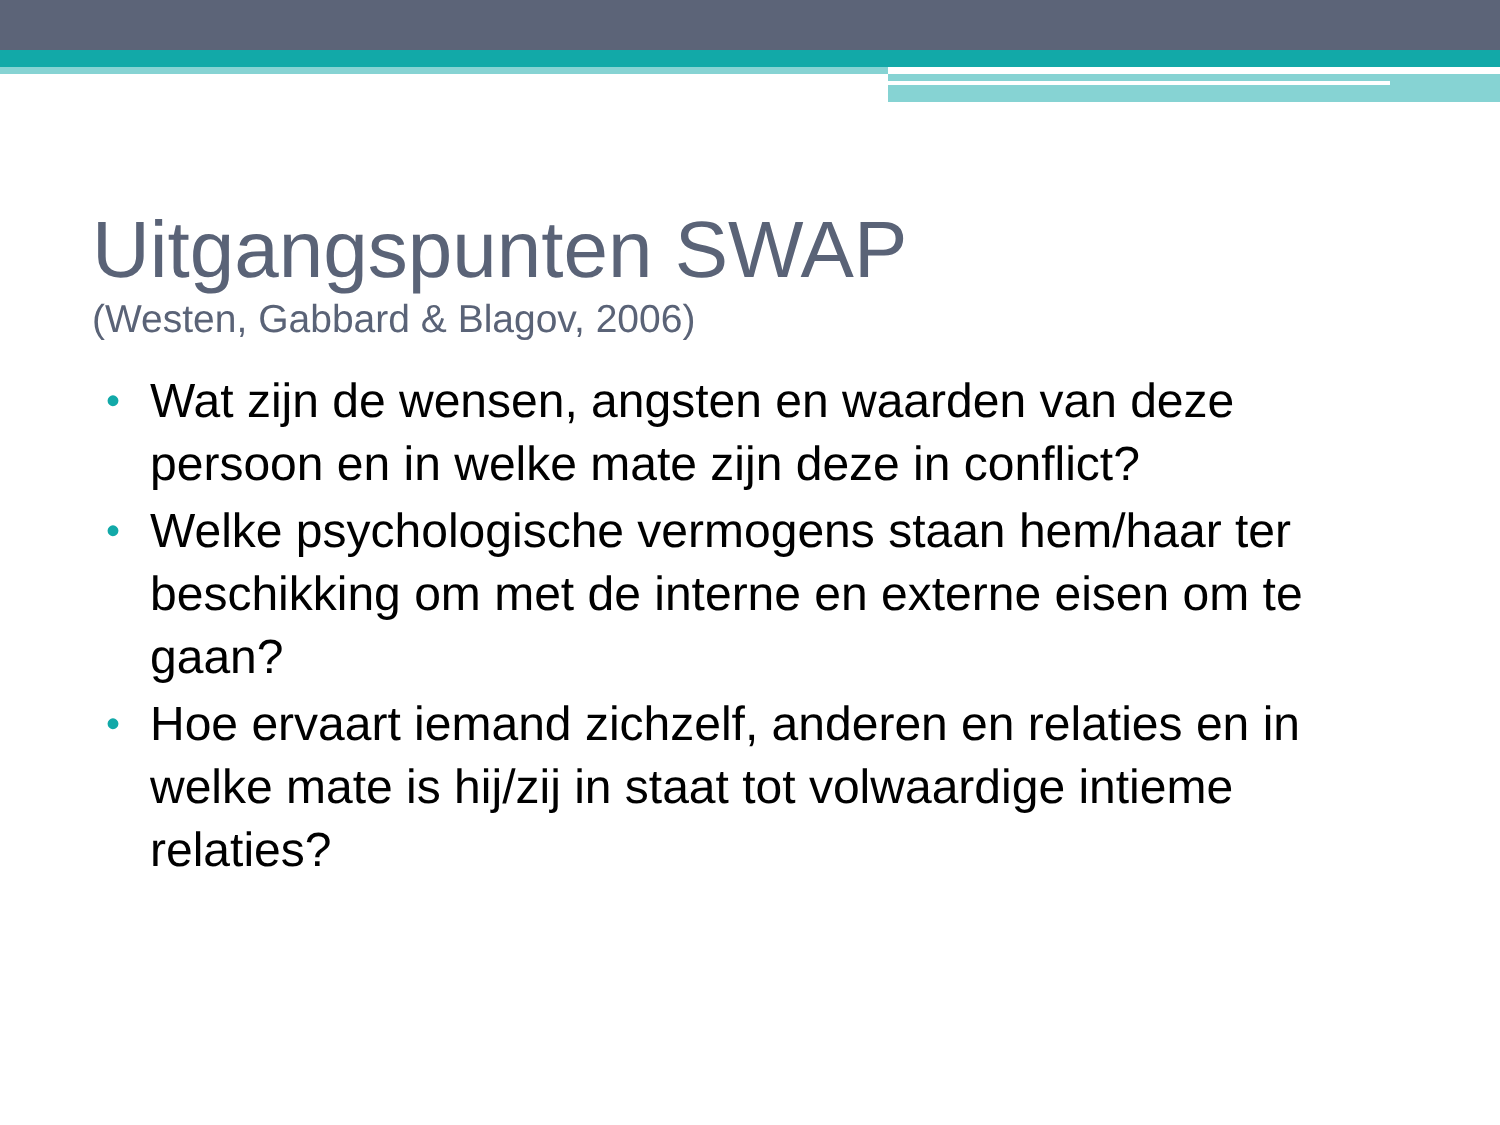Uitgangspunten SWAP
(Westen, Gabbard & Blagov, 2006)
• Wat zijn de wensen, angsten en waarden van deze persoon en in welke mate zijn deze in conflict?
• Welke psychologische vermogens staan hem/haar ter beschikking om met de interne en externe eisen om te gaan?
• Hoe ervaart iemand zichzelf, anderen en relaties en in welke mate is hij/zij in staat tot volwaardige intieme relaties?